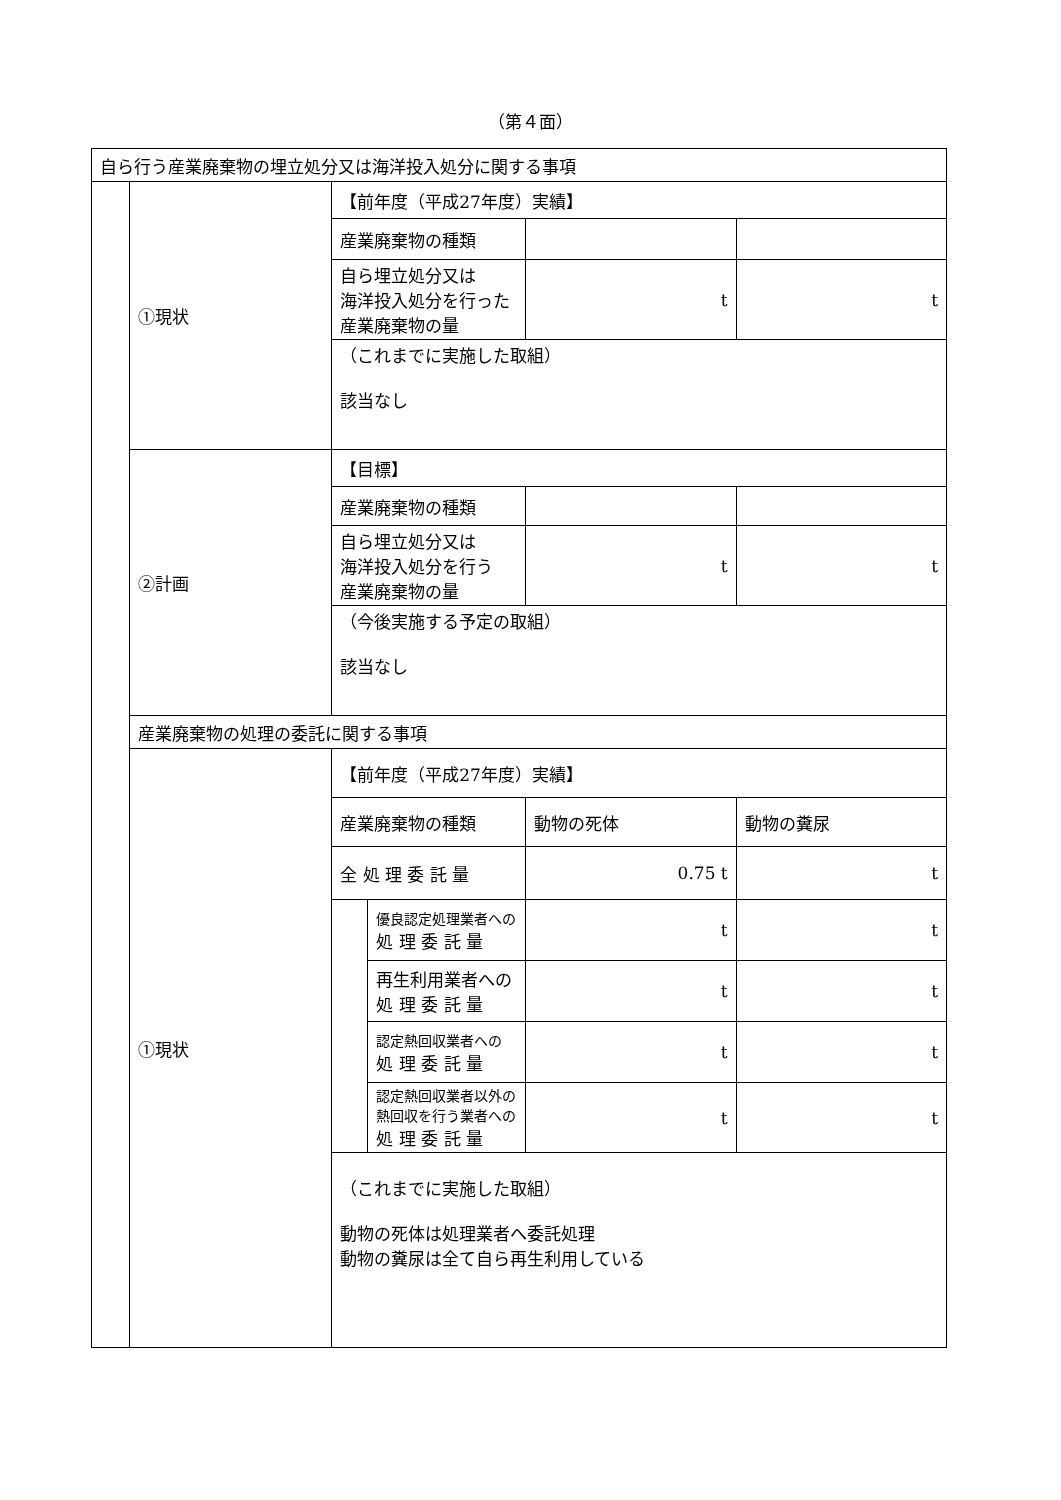（第４面）
| 自ら行う産業廃棄物の埋立処分又は海洋投入処分に関する事項 | | | | | |
| | ①現状 | 【前年度（平成27年度）実績】 | | | |
| | | 産業廃棄物の種類 | | | |
| | | 自ら埋立処分又は 海洋投入処分を行った 産業廃棄物の量 | | t | t |
| | | （これまでに実施した取組） 該当なし | | | |
| | ②計画 | 【目標】 | | | |
| | | 産業廃棄物の種類 | | | |
| | | 自ら埋立処分又は 海洋投入処分を行う 産業廃棄物の量 | | t | t |
| | | （今後実施する予定の取組） 該当なし | | | |
| | 産業廃棄物の処理の委託に関する事項 | | | | |
| | ①現状 | 【前年度（平成27年度）実績】 | | | |
| | | 産業廃棄物の種類 | | 動物の死体 | 動物の糞尿 |
| | | 全 処 理 委 託 量 | | 0.75 t | t |
| | | | 優良認定処理業者への 処 理 委 託 量 | t | t |
| | | | 再生利用業者への 処 理 委 託 量 | t | t |
| | | | 認定熱回収業者への 処 理 委 託 量 | t | t |
| | | | 認定熱回収業者以外の 熱回収を行う業者への 処 理 委 託 量 | t | t |
| | | （これまでに実施した取組） 動物の死体は処理業者へ委託処理 動物の糞尿は全て自ら再生利用している | | | |